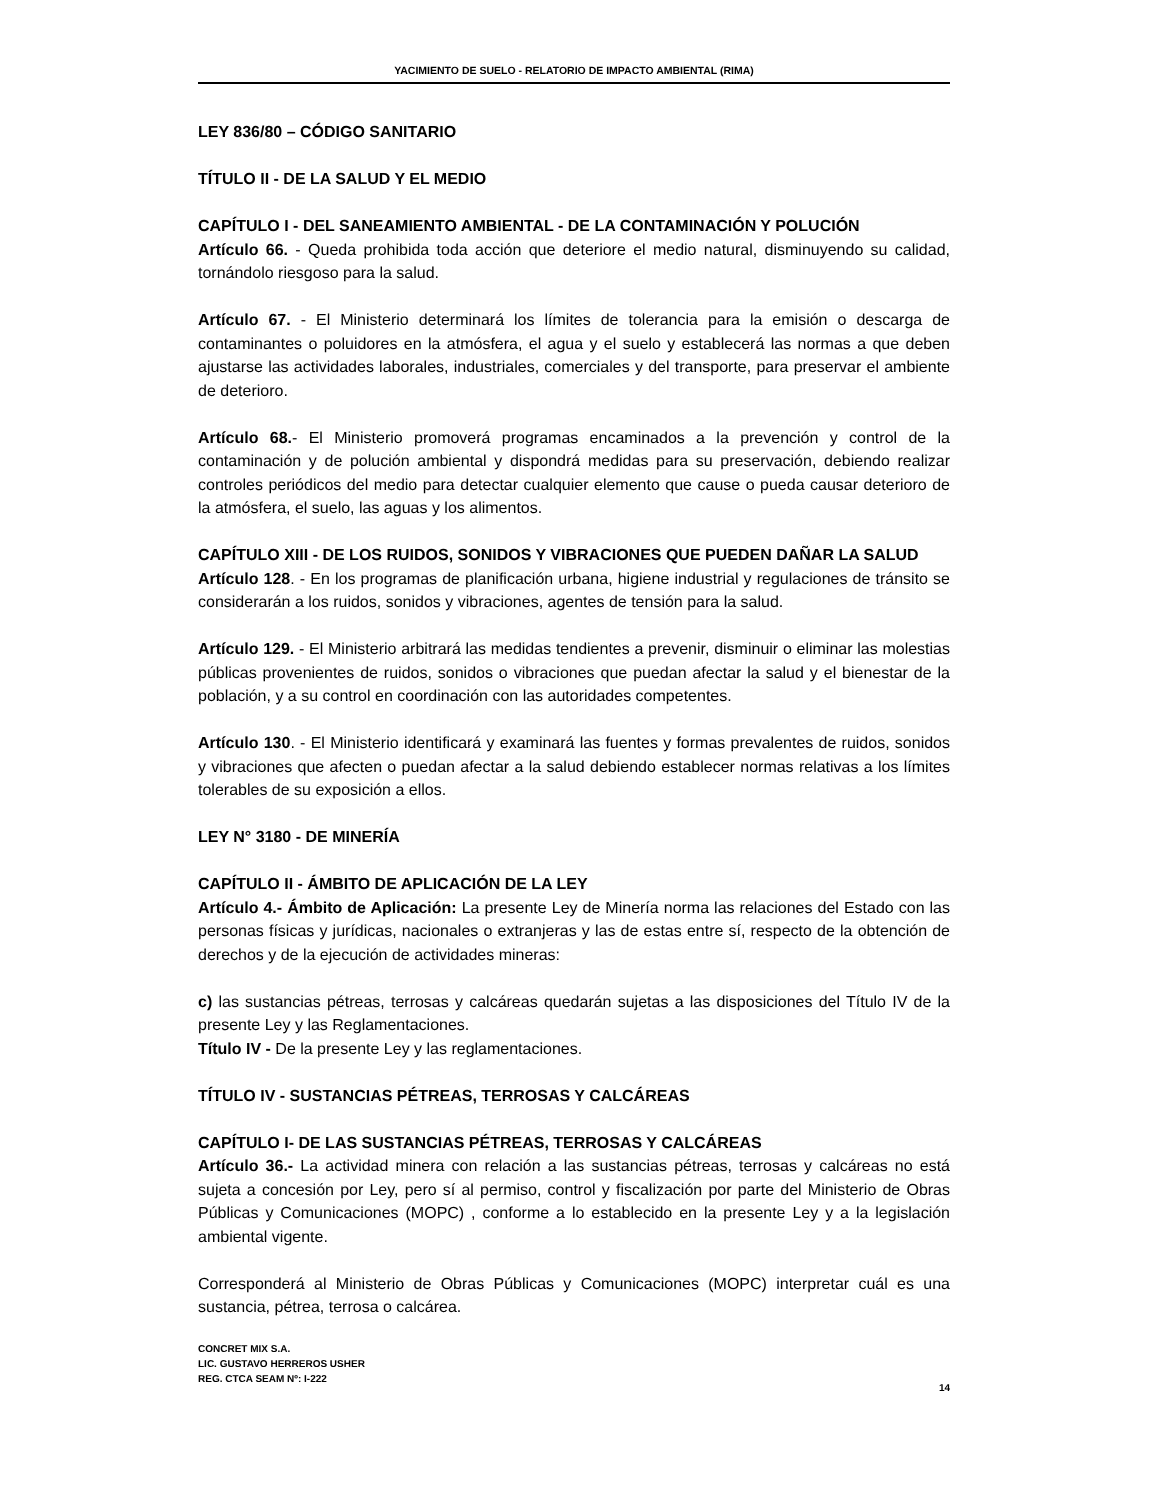YACIMIENTO DE SUELO - RELATORIO DE IMPACTO AMBIENTAL (RIMA)
LEY 836/80 – CÓDIGO SANITARIO
TÍTULO II - DE LA SALUD Y EL MEDIO
CAPÍTULO I - DEL SANEAMIENTO AMBIENTAL - DE LA CONTAMINACIÓN Y POLUCIÓN
Artículo 66. - Queda prohibida toda acción que deteriore el medio natural, disminuyendo su calidad, tornándolo riesgoso para la salud.
Artículo 67. - El Ministerio determinará los límites de tolerancia para la emisión o descarga de contaminantes o poluidores en la atmósfera, el agua y el suelo y establecerá las normas a que deben ajustarse las actividades laborales, industriales, comerciales y del transporte, para preservar el ambiente de deterioro.
Artículo 68.- El Ministerio promoverá programas encaminados a la prevención y control de la contaminación y de polución ambiental y dispondrá medidas para su preservación, debiendo realizar controles periódicos del medio para detectar cualquier elemento que cause o pueda causar deterioro de la atmósfera, el suelo, las aguas y los alimentos.
CAPÍTULO XIII - DE LOS RUIDOS, SONIDOS Y VIBRACIONES QUE PUEDEN DAÑAR LA SALUD
Artículo 128. - En los programas de planificación urbana, higiene industrial y regulaciones de tránsito se considerarán a los ruidos, sonidos y vibraciones, agentes de tensión para la salud.
Artículo 129. - El Ministerio arbitrará las medidas tendientes a prevenir, disminuir o eliminar las molestias públicas provenientes de ruidos, sonidos o vibraciones que puedan afectar la salud y el bienestar de la población, y a su control en coordinación con las autoridades competentes.
Artículo 130. - El Ministerio identificará y examinará las fuentes y formas prevalentes de ruidos, sonidos y vibraciones que afecten o puedan afectar a la salud debiendo establecer normas relativas a los límites tolerables de su exposición a ellos.
LEY N° 3180 - DE MINERÍA
CAPÍTULO II - ÁMBITO DE APLICACIÓN DE LA LEY
Artículo 4.- Ámbito de Aplicación: La presente Ley de Minería norma las relaciones del Estado con las personas físicas y jurídicas, nacionales o extranjeras y las de estas entre sí, respecto de la obtención de derechos y de la ejecución de actividades mineras:
c) las sustancias pétreas, terrosas y calcáreas quedarán sujetas a las disposiciones del Título IV de la presente Ley y las Reglamentaciones.
Título IV - De la presente Ley y las reglamentaciones.
TÍTULO IV - SUSTANCIAS PÉTREAS, TERROSAS Y CALCÁREAS
CAPÍTULO I- DE LAS SUSTANCIAS PÉTREAS, TERROSAS Y CALCÁREAS
Artículo 36.- La actividad minera con relación a las sustancias pétreas, terrosas y calcáreas no está sujeta a concesión por Ley, pero sí al permiso, control y fiscalización por parte del Ministerio de Obras Públicas y Comunicaciones (MOPC) , conforme a lo establecido en la presente Ley y a la legislación ambiental vigente.
Corresponderá al Ministerio de Obras Públicas y Comunicaciones (MOPC) interpretar cuál es una sustancia, pétrea, terrosa o calcárea.
CONCRET MIX S.A.
LIC. GUSTAVO HERREROS USHER
REG. CTCA SEAM Nº: I-222
14